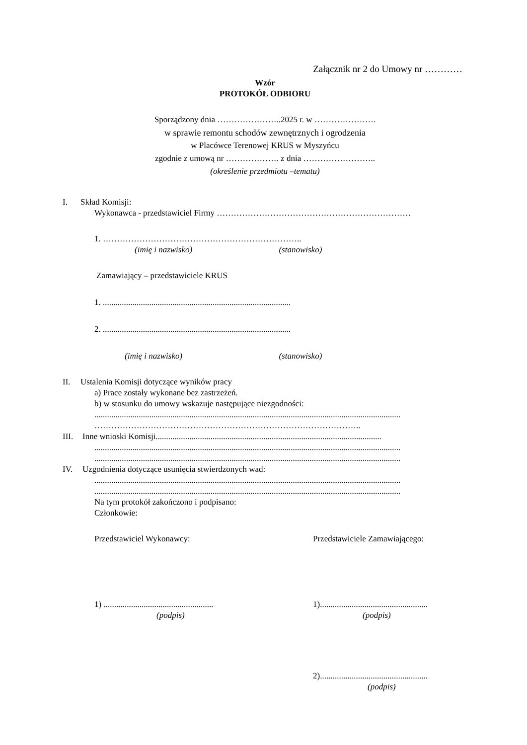Załącznik nr 2 do Umowy nr …………
Wzór
PROTOKÓŁ ODBIORU
Sporządzony dnia …………………..2025 r. w ………………….
w sprawie remontu schodów zewnętrznych i ogrodzenia
w Placówce Terenowej KRUS w Myszyńcu
zgodnie z umową nr ………………. z dnia ……………………..
(określenie przedmiotu –tematu)
I. Skład Komisji:
Wykonawca - przedstawiciel Firmy ……………………………………………………………
1. ……………………………………………………………..
(imię i nazwisko) (stanowisko)
Zamawiający – przedstawiciele KRUS
1. .........................................................................................
2. .........................................................................................
(imię i nazwisko) (stanowisko)
II. Ustalenia Komisji dotyczące wyników pracy
a) Prace zostały wykonane bez zastrzeżeń.
b) w stosunku do umowy wskazuje następujące niezgodności:
.................................................................................................................................................
…………………………………………………………………………………..
III. Inne wnioski Komisji...........................................................................................................
.................................................................................................................................................
.................................................................................................................................................
IV. Uzgodnienia dotyczące usunięcia stwierdzonych wad:
.................................................................................................................................................
.................................................................................................................................................
Na tym protokół zakończono i podpisano:
Członkowie:
Przedstawiciel Wykonawcy: Przedstawiciele Zamawiającego:
1) .................................................... 1)...................................................
(podpis) (podpis)
2)...................................................
(podpis)